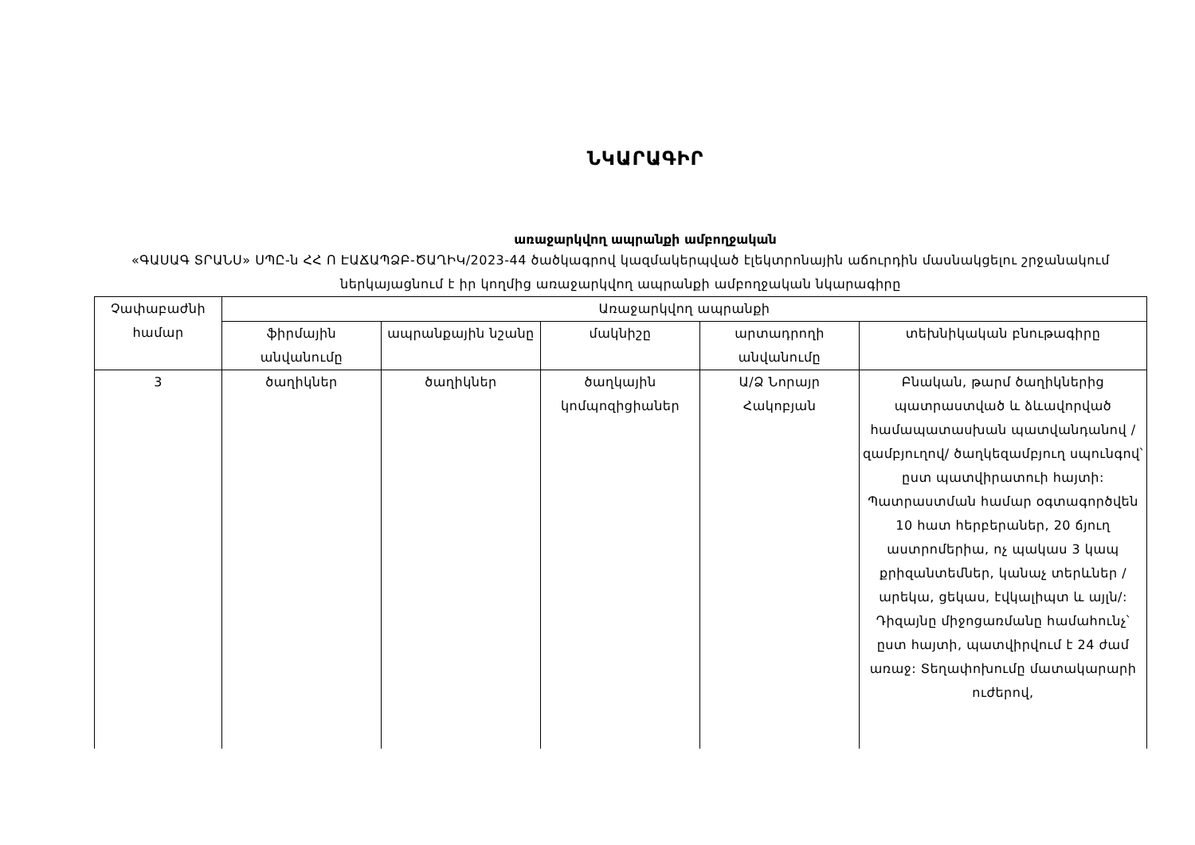ՆԿԱՐԱԳԻՐ
առաջարկվող ապրանքի ամբողջական
«ԳԱՍԱԳ ՏՐԱՆՍ» ՍՊԸ-ն ՀՀ Ո ԷԱՃԱՊՁԲ-ԾԱՂԻԿ/2023-44 ծածկագրով կազմակերպված էլեկտրոնային աճուրդին մասնակցելու շրջանակում ներկայացնում է իր կողմից առաջարկվող ապրանքի ամբողջական նկարագիրը
| Չափաբաժնի համար | Առաջարկվող ապրանքի | | | | |
| --- | --- | --- | --- | --- | --- |
| | ֆիրմային անվանումը | ապրանքային նշանը | մակնիշը | արտադրողի անվանումը | տեխնիկական բնութագիրը |
| 3 | ծաղիկներ | ծաղիկներ | ծաղկային կոմպոզիցիաներ | Ա/Ձ Նորայր Հակոբյան | Բնական, թարմ ծաղիկներից պատրաստված և ձևավորված համապատասխան պատվանդանով /զամբյուղով/ ծաղկեզամբյուղ սպունգով՝ ըստ պատվիրատուի հայտի: Պատրաստման համար օգտագործվեն 10 հատ հերբերաներ, 20 ճյուղ աստրոմերիա, ոչ պակաս 3 կապ քրիզանտեմներ, կանաչ տերևներ /արեկա, ցեկաս, էվկալիպտ և այլն/: Դիզայնը միջոցառմանը համահունչ՝ ըստ հայտի, պատվիրվում է 24 ժամ առաջ: Տեղափոխումը մատակարարի ուժերով, |